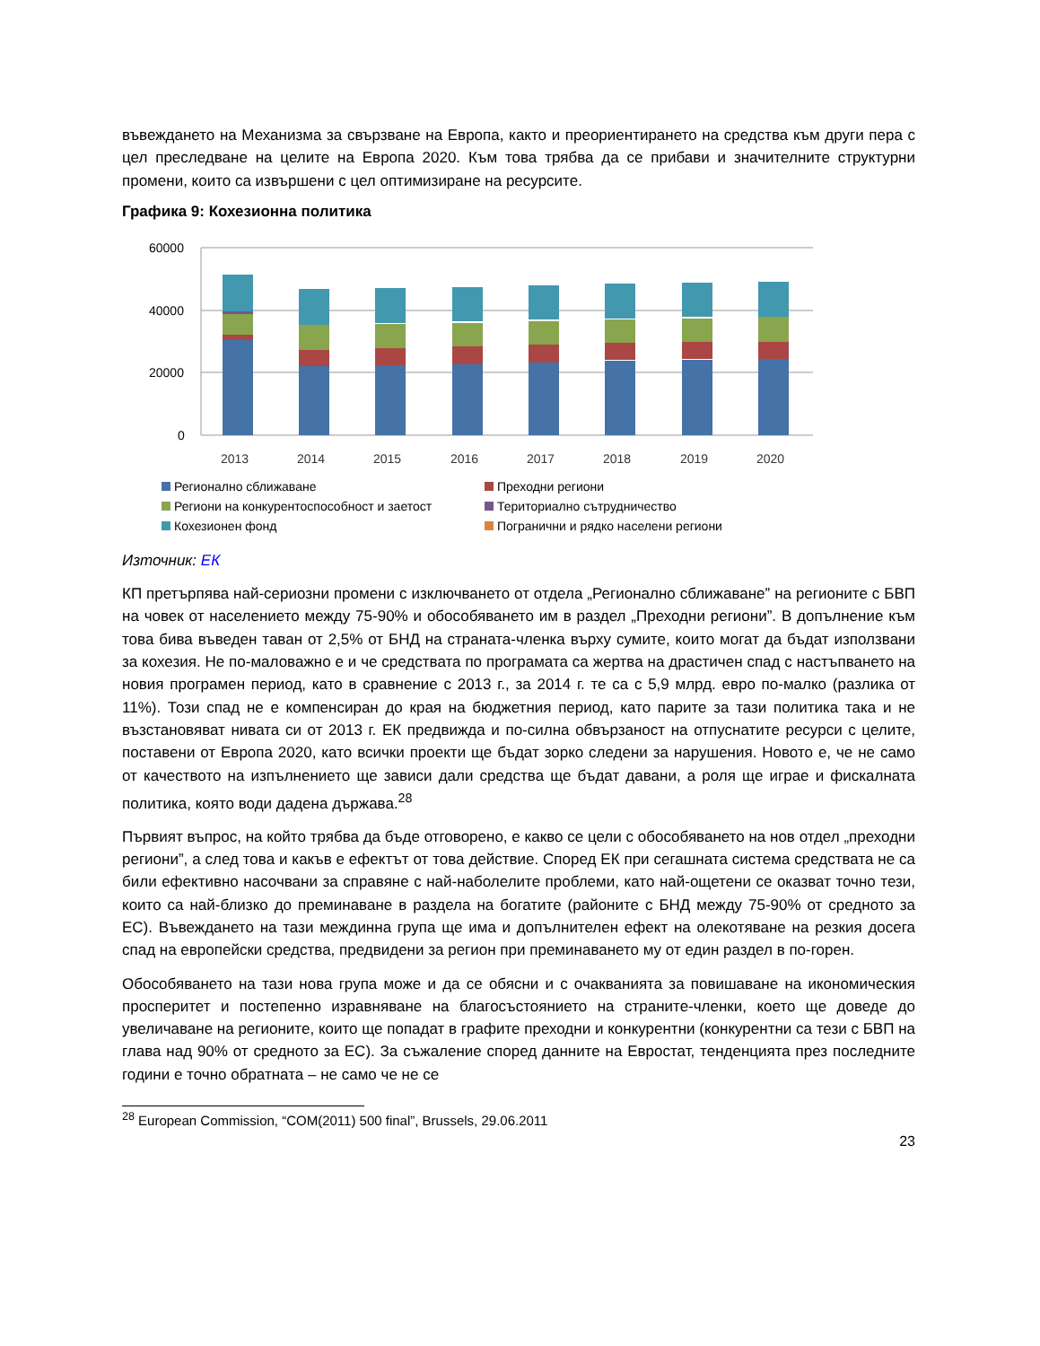въвеждането на Механизма за свързване на Европа, както и преориентирането на средства към други пера с цел преследване на целите на Европа 2020. Към това трябва да се прибави и значителните структурни промени, които са извършени с цел оптимизиране на ресурсите.
Графика 9: Кохезионна политика
60000
40000
20000
0
2013
2014
2015
2016
2017
2018
2019
2020
Регионално сближаване Преходни региони Региони на конкурентоспособност и заетост Териториално сътрудничество Кохезионен фонд Погранични и рядко населени региони
Източник: ЕК
КП претърпява най-сериозни промени с изключването от отдела „Регионално сближаване” на регионите с БВП на човек от населението между 75-90% и обособяването им в раздел „Преходни региони”. В допълнение към това бива въведен таван от 2,5% от БНД на страната-членка върху сумите, които могат да бъдат използвани за кохезия. Не по-маловажно е и че средствата по програмата са жертва на драстичен спад с настъпването на новия програмен период, като в сравнение с 2013 г., за 2014 г. те са с 5,9 млрд. евро по-малко (разлика от 11%). Този спад не е компенсиран до края на бюджетния период, като парите за тази политика така и не възстановяват нивата си от 2013 г. ЕК предвижда и по-силна обвързаност на отпуснатите ресурси с целите, поставени от Европа 2020, като всички проекти ще бъдат зорко следени за нарушения. Новото е, че не само от качеството на изпълнението ще зависи дали средства ще бъдат давани, а роля ще играе и фискалната политика, която води дадена държава.<sup>28</sup>
Първият въпрос, на който трябва да бъде отговорено, е какво се цели с обособяването на нов отдел „преходни региони”, а след това и какъв е ефектът от това действие. Според ЕК при сегашната система средствата не са били ефективно насочвани за справяне с най-наболелите проблеми, като най-ощетени се оказват точно тези, които са най-близко до преминаване в раздела на богатите (районите с БНД между 75-90% от средното за ЕС). Въвеждането на тази междинна група ще има и допълнителен ефект на олекотяване на резкия досега спад на европейски средства, предвидени за регион при преминаването му от един раздел в по-горен.
Обособяването на тази нова група може и да се обясни и с очакванията за повишаване на икономическия просперитет и постепенно изравняване на благосъстоянието на страните-членки, което ще доведе до увеличаване на регионите, които ще попадат в графите преходни и конкурентни (конкурентни са тези с БВП на глава над 90% от средното за ЕС). За съжаление според данните на Евростат, тенденцията през последните години е точно обратната – не само че не се
<sup>28</sup> European Commission, “COM(2011) 500 final”, Brussels, 29.06.2011
23